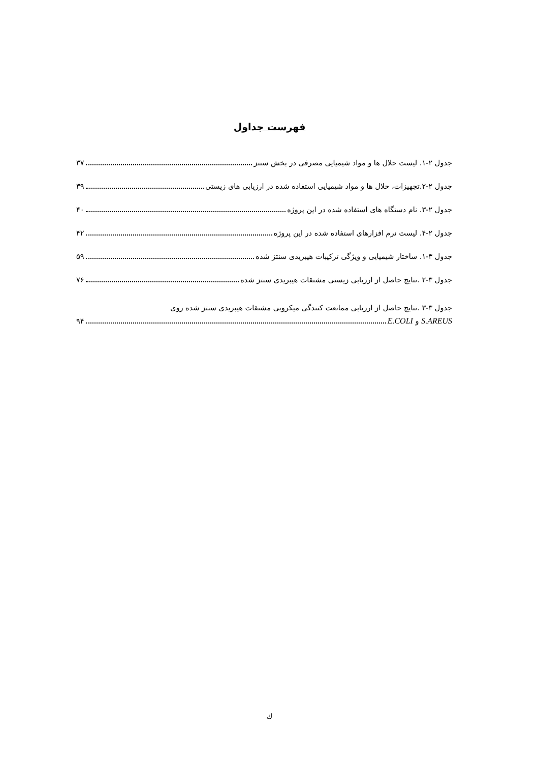فهرست جداول
جدول ۲-۱. لیست حلال ها و مواد شیمیایی مصرفی در بخش سنتز ۳۷
جدول ۲-۲.تجهیزات، حلال ها و مواد شیمیایی استفاده شده در ارزیابی های زیستی ۳۹
جدول ۲-۳. نام دستگاه های استفاده شده در این پروژه ۴۰
جدول ۲-۴. لیست نرم افزارهای استفاده شده در این پروژه ۴۲
جدول ۳-۱. ساختار شیمیایی و ویژگی ترکیبات هیبریدی سنتز شده ۵۹
جدول ۳-۲ .نتایج حاصل از ارزیابی زیستی مشتقات هیبریدی سنتز شده ۷۶
جدول ۳-۳ .نتایج حاصل از ارزیابی ممانعت کنندگی میکروبی مشتقات هیبریدی سنتز شده روی
S.AREUS و E.COLI ۹۴
ك